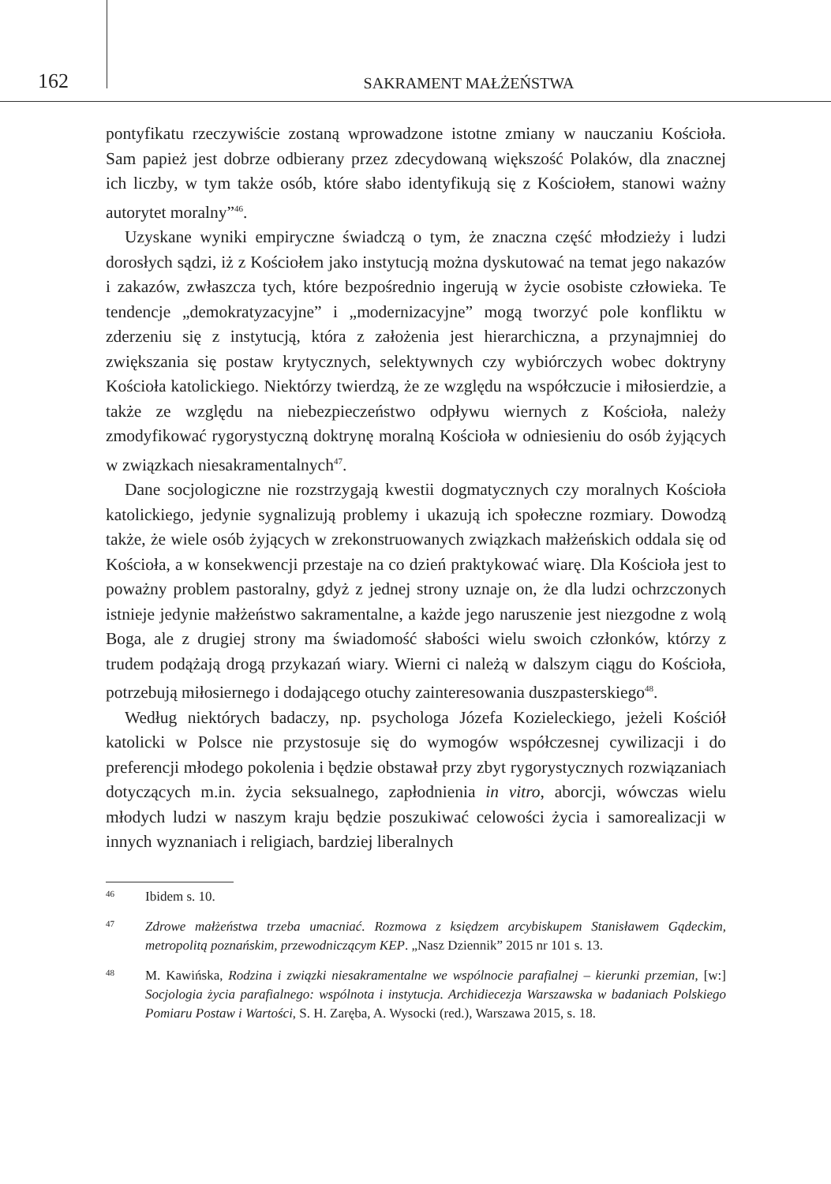162
SAKRAMENT MAŁŻEŃSTWA
pontyfikatu rzeczywiście zostaną wprowadzone istotne zmiany w nauczaniu Kościoła. Sam papież jest dobrze odbierany przez zdecydowaną większość Polaków, dla znacznej ich liczby, w tym także osób, które słabo identyfikują się z Kościołem, stanowi ważny autorytet moralny”<sup>46</sup>.
Uzyskane wyniki empiryczne świadczą o tym, że znaczna część młodzieży i ludzi dorosłych sądzi, iż z Kościołem jako instytucją można dyskutować na temat jego nakazów i zakazów, zwłaszcza tych, które bezpośrednio ingerują w życie osobiste człowieka. Te tendencje „demokratyzacyjne” i „modernizacyjne” mogą tworzyć pole konfliktu w zderzeniu się z instytucją, która z założenia jest hierarchiczna, a przynajmniej do zwiększania się postaw krytycznych, selektywnych czy wybiórczych wobec doktryny Kościoła katolickiego. Niektórzy twierdzą, że ze względu na współczucie i miłosierdzie, a także ze względu na niebezpieczeństwo odpływu wiernych z Kościoła, należy zmodyfikować rygorystyczną doktrynę moralną Kościoła w odniesieniu do osób żyjących w związkach niesakramentalnych<sup>47</sup>.
Dane socjologiczne nie rozstrzygają kwestii dogmatycznych czy moralnych Kościoła katolickiego, jedynie sygnalizują problemy i ukazują ich społeczne rozmiary. Dowodzą także, że wiele osób żyjących w zrekonstruowanych związkach małżeńskich oddala się od Kościoła, a w konsekwencji przestaje na co dzień praktykować wiarę. Dla Kościoła jest to poważny problem pastoralny, gdyż z jednej strony uznaje on, że dla ludzi ochrzczonych istnieje jedynie małżeństwo sakramentalne, a każde jego naruszenie jest niezgodne z wolą Boga, ale z drugiej strony ma świadomość słabości wielu swoich członków, którzy z trudem podążają drogą przykazań wiary. Wierni ci należą w dalszym ciągu do Kościoła, potrzebują miłosiernego i dodającego otuchy zainteresowania duszpasterskiego<sup>48</sup>.
Według niektórych badaczy, np. psychologa Józefa Kozieleckiego, jeżeli Kościół katolicki w Polsce nie przystosuje się do wymogów współczesnej cywilizacji i do preferencji młodego pokolenia i będzie obstawał przy zbyt rygorystycznych rozwiązaniach dotyczących m.in. życia seksualnego, zapłodnienia in vitro, aborcji, wówczas wielu młodych ludzi w naszym kraju będzie poszukiwać celowości życia i samorealizacji w innych wyznaniach i religiach, bardziej liberalnych
46 Ibidem s. 10.
47 Zdrowe małżeństwa trzeba umacniać. Rozmowa z księdzem arcybiskupem Stanisławem Gądeckim, metropolitą poznańskim, przewodniczącym KEP. „Nasz Dziennik” 2015 nr 101 s. 13.
48 M. Kawińska, Rodzina i związki niesakramentalne we wspólnocie parafialnej – kierunki przemian, [w:] Socjologia życia parafialnego: wspólnota i instytucja. Archidiecezja Warszawska w badaniach Polskiego Pomiaru Postaw i Wartości, S. H. Zaręba, A. Wysocki (red.), Warszawa 2015, s. 18.